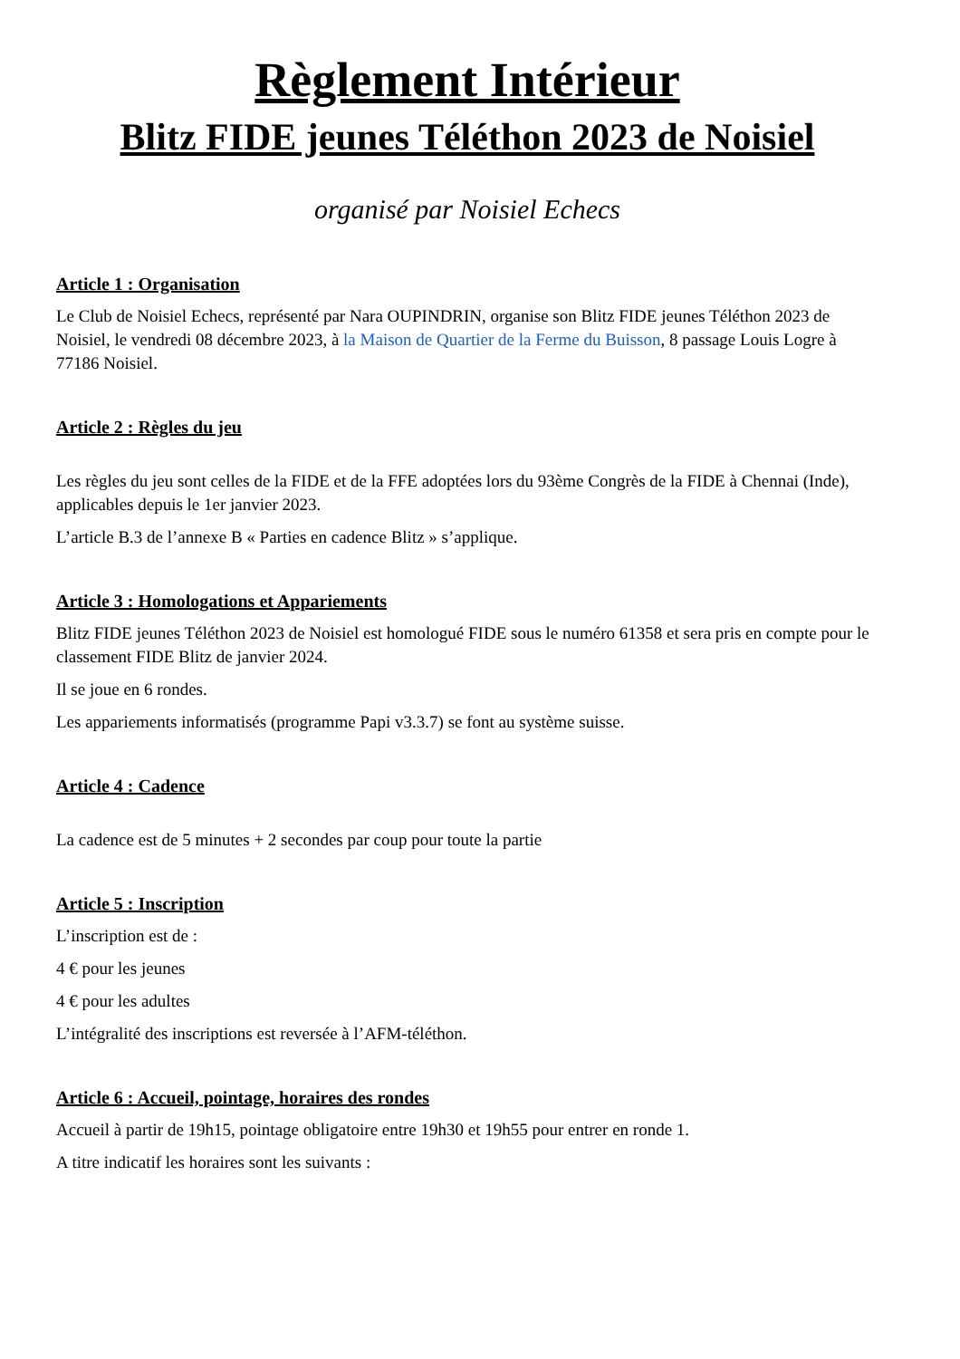Règlement Intérieur
Blitz FIDE jeunes Téléthon 2023 de Noisiel
organisé par Noisiel Echecs
Article 1 : Organisation
Le Club de Noisiel Echecs, représenté par Nara OUPINDRIN, organise son Blitz FIDE jeunes Téléthon 2023 de Noisiel, le vendredi 08 décembre 2023, à la Maison de Quartier de la Ferme du Buisson, 8 passage Louis Logre à 77186 Noisiel.
Article 2 : Règles du jeu
Les règles du jeu sont celles de la FIDE et de la FFE adoptées lors du 93ème Congrès de la FIDE à Chennai (Inde), applicables depuis le 1er janvier 2023.
L’article B.3 de l’annexe B « Parties en cadence Blitz » s’applique.
Article 3 : Homologations et Appariements
Blitz FIDE jeunes Téléthon 2023 de Noisiel est homologué FIDE sous le numéro 61358 et sera pris en compte pour le classement FIDE Blitz de janvier 2024.
Il se joue en 6 rondes.
Les appariements informatisés (programme Papi v3.3.7) se font au système suisse.
Article 4 : Cadence
La cadence est de 5 minutes + 2 secondes par coup pour toute la partie
Article 5 : Inscription
L’inscription est de :
4 € pour les jeunes
4 € pour les adultes
L’intégralité des inscriptions est reversée à l’AFM-téléthon.
Article 6 : Accueil, pointage, horaires des rondes
Accueil à partir de 19h15, pointage obligatoire entre 19h30 et 19h55 pour entrer en ronde 1.
A titre indicatif les horaires sont les suivants :